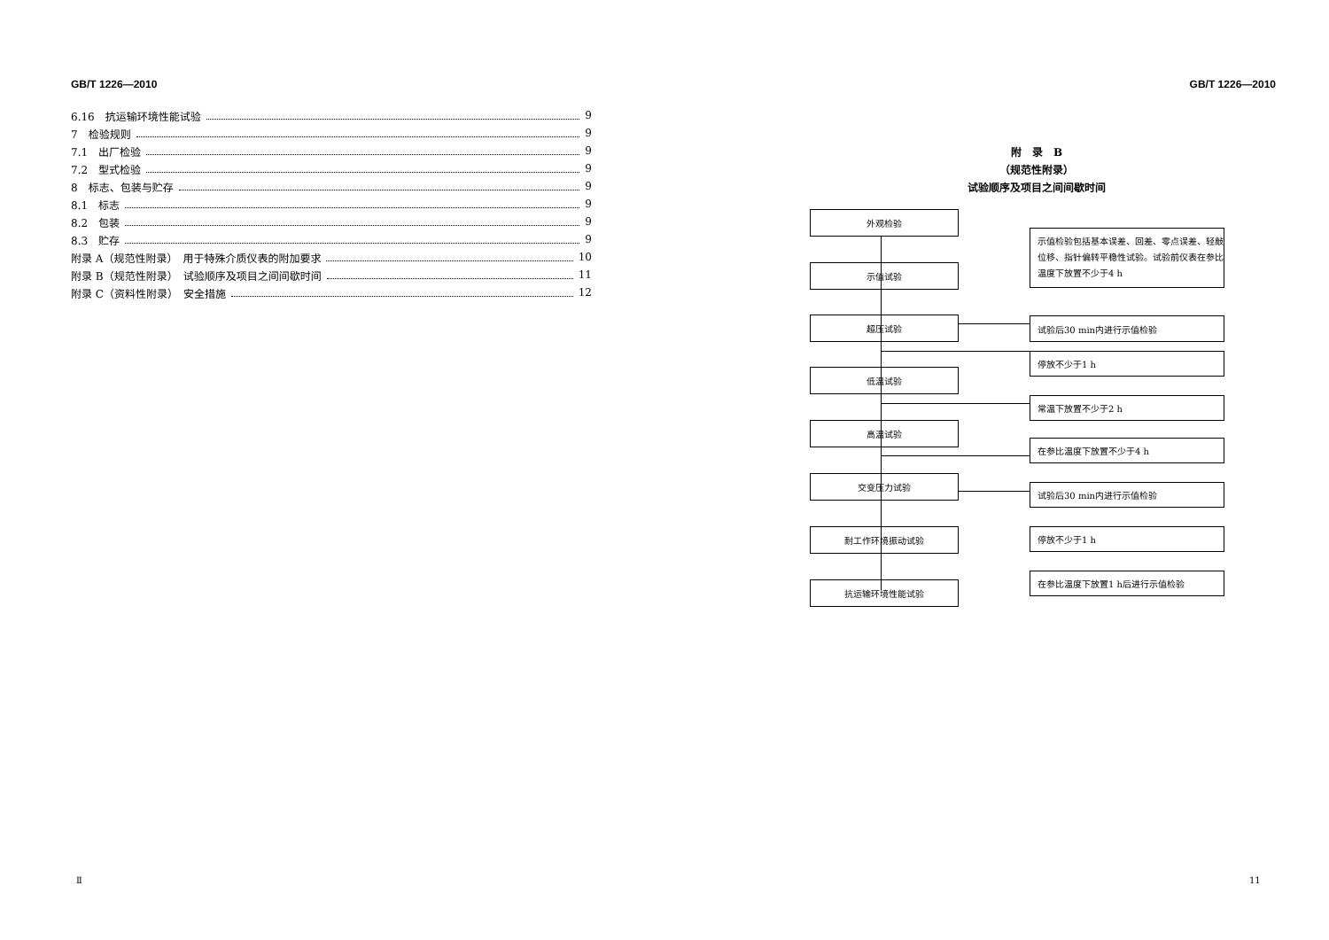GB/T 1226—2010
6.16　抗运输环境性能试验 9
7　检验规则 9
7.1　出厂检验 9
7.2　型式检验 9
8　标志、包装与贮存 9
8.1　标志 9
8.2　包装 9
8.3　贮存 9
附录 A（规范性附录）　用于特殊介质仪表的附加要求 10
附录 B（规范性附录）　试验顺序及项目之间间歇时间 11
附录 C（资料性附录）　安全措施 12
Ⅱ
GB/T 1226—2010
附　录　B
（规范性附录）
试验顺序及项目之间间歇时间
11
外观检验
示值试验
超压试验
低温试验
高温试验
交变压力试验
耐工作环境振动试验
抗运输环境性能试验
示值检验包括基本误差、回差、零点误差、轻敲位移、指针偏转平稳性试验。试验前仪表在参比温度下放置不少于4 h
试验后30 min内进行示值检验
停放不少于1 h
常温下放置不少于2 h
在参比温度下放置不少于4 h
试验后30 min内进行示值检验
停放不少于1 h
在参比温度下放置1 h后进行示值检验